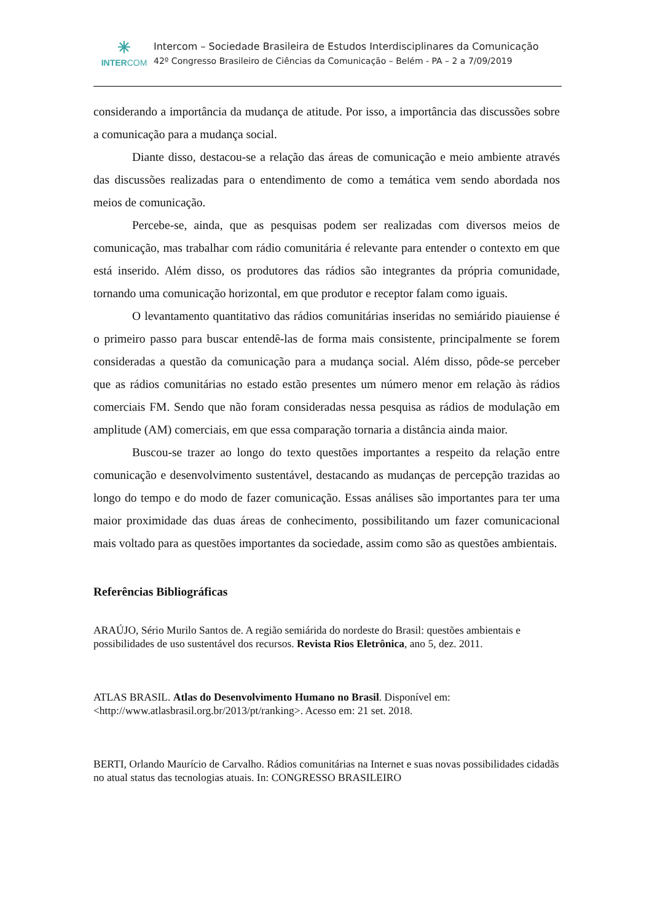✳
INTERCOM
Intercom – Sociedade Brasileira de Estudos Interdisciplinares da Comunicação
42º Congresso Brasileiro de Ciências da Comunicação – Belém - PA – 2 a 7/09/2019
considerando a importância da mudança de atitude. Por isso, a importância das discussões sobre a comunicação para a mudança social.
Diante disso, destacou-se a relação das áreas de comunicação e meio ambiente através das discussões realizadas para o entendimento de como a temática vem sendo abordada nos meios de comunicação.
Percebe-se, ainda, que as pesquisas podem ser realizadas com diversos meios de comunicação, mas trabalhar com rádio comunitária é relevante para entender o contexto em que está inserido. Além disso, os produtores das rádios são integrantes da própria comunidade, tornando uma comunicação horizontal, em que produtor e receptor falam como iguais.
O levantamento quantitativo das rádios comunitárias inseridas no semiárido piauiense é o primeiro passo para buscar entendê-las de forma mais consistente, principalmente se forem consideradas a questão da comunicação para a mudança social. Além disso, pôde-se perceber que as rádios comunitárias no estado estão presentes um número menor em relação às rádios comerciais FM. Sendo que não foram consideradas nessa pesquisa as rádios de modulação em amplitude (AM) comerciais, em que essa comparação tornaria a distância ainda maior.
Buscou-se trazer ao longo do texto questões importantes a respeito da relação entre comunicação e desenvolvimento sustentável, destacando as mudanças de percepção trazidas ao longo do tempo e do modo de fazer comunicação. Essas análises são importantes para ter uma maior proximidade das duas áreas de conhecimento, possibilitando um fazer comunicacional mais voltado para as questões importantes da sociedade, assim como são as questões ambientais.
Referências Bibliográficas
ARAÚJO, Sério Murilo Santos de. A região semiárida do nordeste do Brasil: questões ambientais e possibilidades de uso sustentável dos recursos. Revista Rios Eletrônica, ano 5, dez. 2011.
ATLAS BRASIL. Atlas do Desenvolvimento Humano no Brasil. Disponível em: <http://www.atlasbrasil.org.br/2013/pt/ranking>. Acesso em: 21 set. 2018.
BERTI, Orlando Maurício de Carvalho. Rádios comunitárias na Internet e suas novas possibilidades cidadãs no atual status das tecnologias atuais. In: CONGRESSO BRASILEIRO